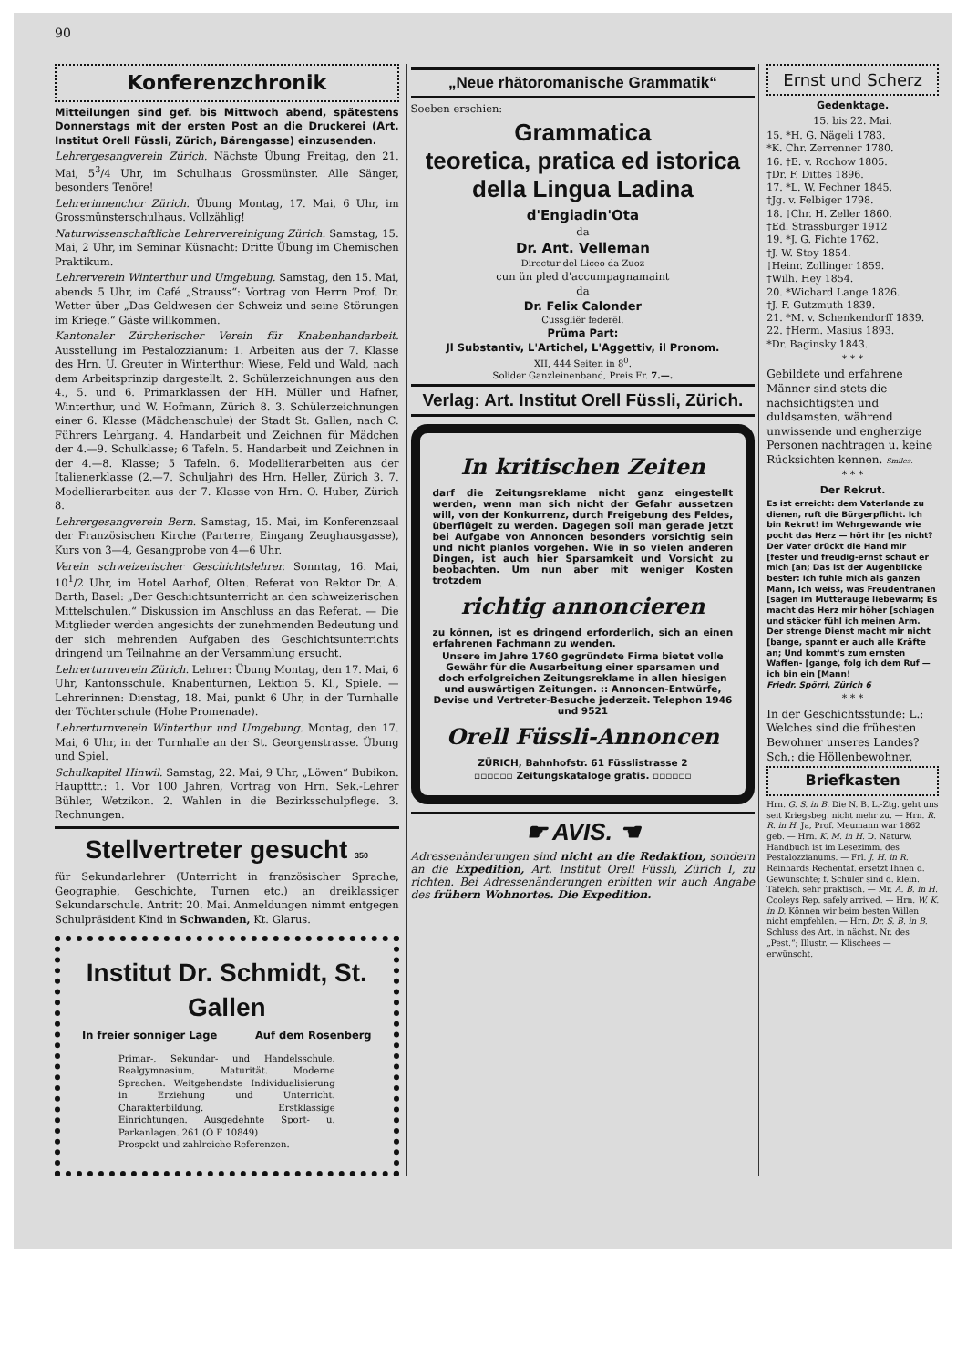90
Konferenzchronik
Mitteilungen sind gef. bis Mittwoch abend, spätestens Donnerstags mit der ersten Post an die Druckerei (Art. Institut Orell Füssli, Zürich, Bärengasse) einzusenden.
Lehrergesangverein Zürich. Nächste Übung Freitag, den 21. Mai, 5<sup>3</sup>/4 Uhr, im Schulhaus Grossmünster. Alle Sänger, besonders Tenöre!
Lehrerinnenchor Zürich. Übung Montag, 17. Mai, 6 Uhr, im Grossmünsterschulhaus. Vollzählig!
Naturwissenschaftliche Lehrervereinigung Zürich. Samstag, 15. Mai, 2 Uhr, im Seminar Küsnacht: Dritte Übung im Chemischen Praktikum.
Lehrerverein Winterthur und Umgebung. Samstag, den 15. Mai, abends 5 Uhr, im Café „Strauss“: Vortrag von Herrn Prof. Dr. Wetter über „Das Geldwesen der Schweiz und seine Störungen im Kriege.“ Gäste willkommen.
Kantonaler Zürcherischer Verein für Knabenhandarbeit. Ausstellung im Pestalozzianum: 1. Arbeiten aus der 7. Klasse des Hrn. U. Greuter in Winterthur: Wiese, Feld und Wald, nach dem Arbeitsprinzip dargestellt. 2. Schülerzeichnungen aus den 4., 5. und 6. Primarklassen der HH. Müller und Hafner, Winterthur, und W. Hofmann, Zürich 8. 3. Schülerzeichnungen einer 6. Klasse (Mädchenschule) der Stadt St. Gallen, nach C. Führers Lehrgang. 4. Handarbeit und Zeichnen für Mädchen der 4.—9. Schulklasse; 6 Tafeln. 5. Handarbeit und Zeichnen in der 4.—8. Klasse; 5 Tafeln. 6. Modellierarbeiten aus der Italienerklasse (2.—7. Schuljahr) des Hrn. Heller, Zürich 3. 7. Modellierarbeiten aus der 7. Klasse von Hrn. O. Huber, Zürich 8.
Lehrergesangverein Bern. Samstag, 15. Mai, im Konferenzsaal der Französischen Kirche (Parterre, Eingang Zeughausgasse), Kurs von 3—4, Gesangprobe von 4—6 Uhr.
Verein schweizerischer Geschichtslehrer. Sonntag, 16. Mai, 10<sup>1</sup>/2 Uhr, im Hotel Aarhof, Olten. Referat von Rektor Dr. A. Barth, Basel: „Der Geschichtsunterricht an den schweizerischen Mittelschulen.“ Diskussion im Anschluss an das Referat. — Die Mitglieder werden angesichts der zunehmenden Bedeutung und der sich mehrenden Aufgaben des Geschichtsunterrichts dringend um Teilnahme an der Versammlung ersucht.
Lehrerturnverein Zürich. Lehrer: Übung Montag, den 17. Mai, 6 Uhr, Kantonsschule. Knabenturnen, Lektion 5. Kl., Spiele. — Lehrerinnen: Dienstag, 18. Mai, punkt 6 Uhr, in der Turnhalle der Töchterschule (Hohe Promenade).
Lehrerturnverein Winterthur und Umgebung. Montag, den 17. Mai, 6 Uhr, in der Turnhalle an der St. Georgenstrasse. Übung und Spiel.
Schulkapitel Hinwil. Samstag, 22. Mai, 9 Uhr, „Löwen“ Bubikon. Hauptttr.: 1. Vor 100 Jahren, Vortrag von Hrn. Sek.-Lehrer Bühler, Wetzikon. 2. Wahlen in die Bezirksschulpflege. 3. Rechnungen.
Stellvertreter gesucht 350
für Sekundarlehrer (Unterricht in französischer Sprache, Geographie, Geschichte, Turnen etc.) an dreiklassiger Sekundarschule. Antritt 20. Mai. Anmeldungen nimmt entgegen Schulpräsident Kind in Schwanden, Kt. Glarus.
Institut Dr. Schmidt, St. Gallen
In freier sonniger Lage Auf dem Rosenberg
Primar-, Sekundar- und Handelsschule. Realgymnasium, Maturität. Moderne Sprachen. Weitgehendste Individualisierung in Erziehung und Unterricht. Charakterbildung. Erstklassige Einrichtungen. Ausgedehnte Sport- u. Parkanlagen. 261 (O F 10849)
Prospekt und zahlreiche Referenzen.
„Neue rhätoromanische Grammatik“
Soeben erschien:
Grammatica
teoretica, pratica ed istorica
della Lingua Ladina
d'Engiadin'Ota
da
Dr. Ant. Velleman
Directur del Liceo da Zuoz
cun ün pled d'accumpagnamaint
da
Dr. Felix Calonder
Cussgliêr federêl.
Prüma Part:
Jl Substantiv, L'Artichel, L'Aggettiv, il Pronom.
XII, 444 Seiten in 8<sup>0</sup>.
Solider Ganzleinenband, Preis Fr. 7.—.
Verlag: Art. Institut Orell Füssli, Zürich.
In kritischen Zeiten
darf die Zeitungsreklame nicht ganz eingestellt werden, wenn man sich nicht der Gefahr aussetzen will, von der Konkurrenz, durch Freigebung des Feldes, überflügelt zu werden. Dagegen soll man gerade jetzt bei Aufgabe von Annoncen besonders vorsichtig sein und nicht planlos vorgehen. Wie in so vielen anderen Dingen, ist auch hier Sparsamkeit und Vorsicht zu beobachten. Um nun aber mit weniger Kosten trotzdem
richtig annoncieren
zu können, ist es dringend erforderlich, sich an einen erfahrenen Fachmann zu wenden.
Unsere im Jahre 1760 gegründete Firma bietet volle Gewähr für die Ausarbeitung einer sparsamen und doch erfolgreichen Zeitungsreklame in allen hiesigen und auswärtigen Zeitungen. :: Annoncen-Entwürfe, Devise und Vertreter-Besuche jederzeit. Telephon 1946 und 9521
Orell Füssli-Annoncen
ZÜRICH, Bahnhofstr. 61 Füsslistrasse 2
▫▫▫▫▫▫ Zeitungskataloge gratis. ▫▫▫▫▫▫
☛ AVIS. ☚
Adressenänderungen sind nicht an die Redaktion, sondern an die Expedition, Art. Institut Orell Füssli, Zürich I, zu richten. Bei Adressenänderungen erbitten wir auch Angabe des frühern Wohnortes. Die Expedition.
Ernst und Scherz
Gedenktage.
15. bis 22. Mai.
15. *H. G. Nägeli 1783.
*K. Chr. Zerrenner 1780.
16. †E. v. Rochow 1805.
†Dr. F. Dittes 1896.
17. *L. W. Fechner 1845.
†Jg. v. Felbiger 1798.
18. †Chr. H. Zeller 1860.
†Ed. Strassburger 1912
19. *J. G. Fichte 1762.
†J. W. Stoy 1854.
†Heinr. Zollinger 1859.
†Wilh. Hey 1854.
20. *Wichard Lange 1826.
†J. F. Gutzmuth 1839.
21. *M. v. Schenkendorff 1839.
22. †Herm. Masius 1893.
*Dr. Baginsky 1843.
* * *
Gebildete und erfahrene Männer sind stets die nachsichtigsten und duldsamsten, während unwissende und engherzige Personen nachtragen u. keine Rücksichten kennen. Smiles.
* * *
Der Rekrut.
Es ist erreicht: dem Vaterlande zu dienen, ruft die Bürgerpflicht. Ich bin Rekrut! im Wehrgewande wie pocht das Herz — hört ihr [es nicht? Der Vater drückt die Hand mir [fester und freudig-ernst schaut er mich [an; Das ist der Augenblicke bester: ich fühle mich als ganzen Mann, Ich weiss, was Freudentränen [sagen im Mutterauge liebewarm; Es macht das Herz mir höher [schlagen und stäcker fühl ich meinen Arm. Der strenge Dienst macht mir nicht [bange, spannt er auch alle Kräfte an; Und kommt's zum ernsten Waffen- [gange, folg ich dem Ruf — ich bin ein [Mann!
Friedr. Spörri, Zürich 6
* * *
In der Geschichtsstunde: L.: Welches sind die frühesten Bewohner unseres Landes? Sch.: die Höllenbewohner.
Briefkasten
Hrn. G. S. in B. Die N. B. L.-Ztg. geht uns seit Kriegsbeg. nicht mehr zu. — Hrn. R. R. in H. Ja, Prof. Meumann war 1862 geb. — Hrn. K. M. in H. D. Naturw. Handbuch ist im Lesezimm. des Pestalozzianums. — Frl. J. H. in R. Reinhards Rechentaf. ersetzt Ihnen d. Gewünschte; f. Schüler sind d. klein. Täfelch. sehr praktisch. — Mr. A. B. in H. Cooleys Rep. safely arrived. — Hrn. W. K. in D. Können wir beim besten Willen nicht empfehlen. — Hrn. Dr. S. B. in B. Schluss des Art. in nächst. Nr. des „Pest.“; Illustr. — Klischees — erwünscht.